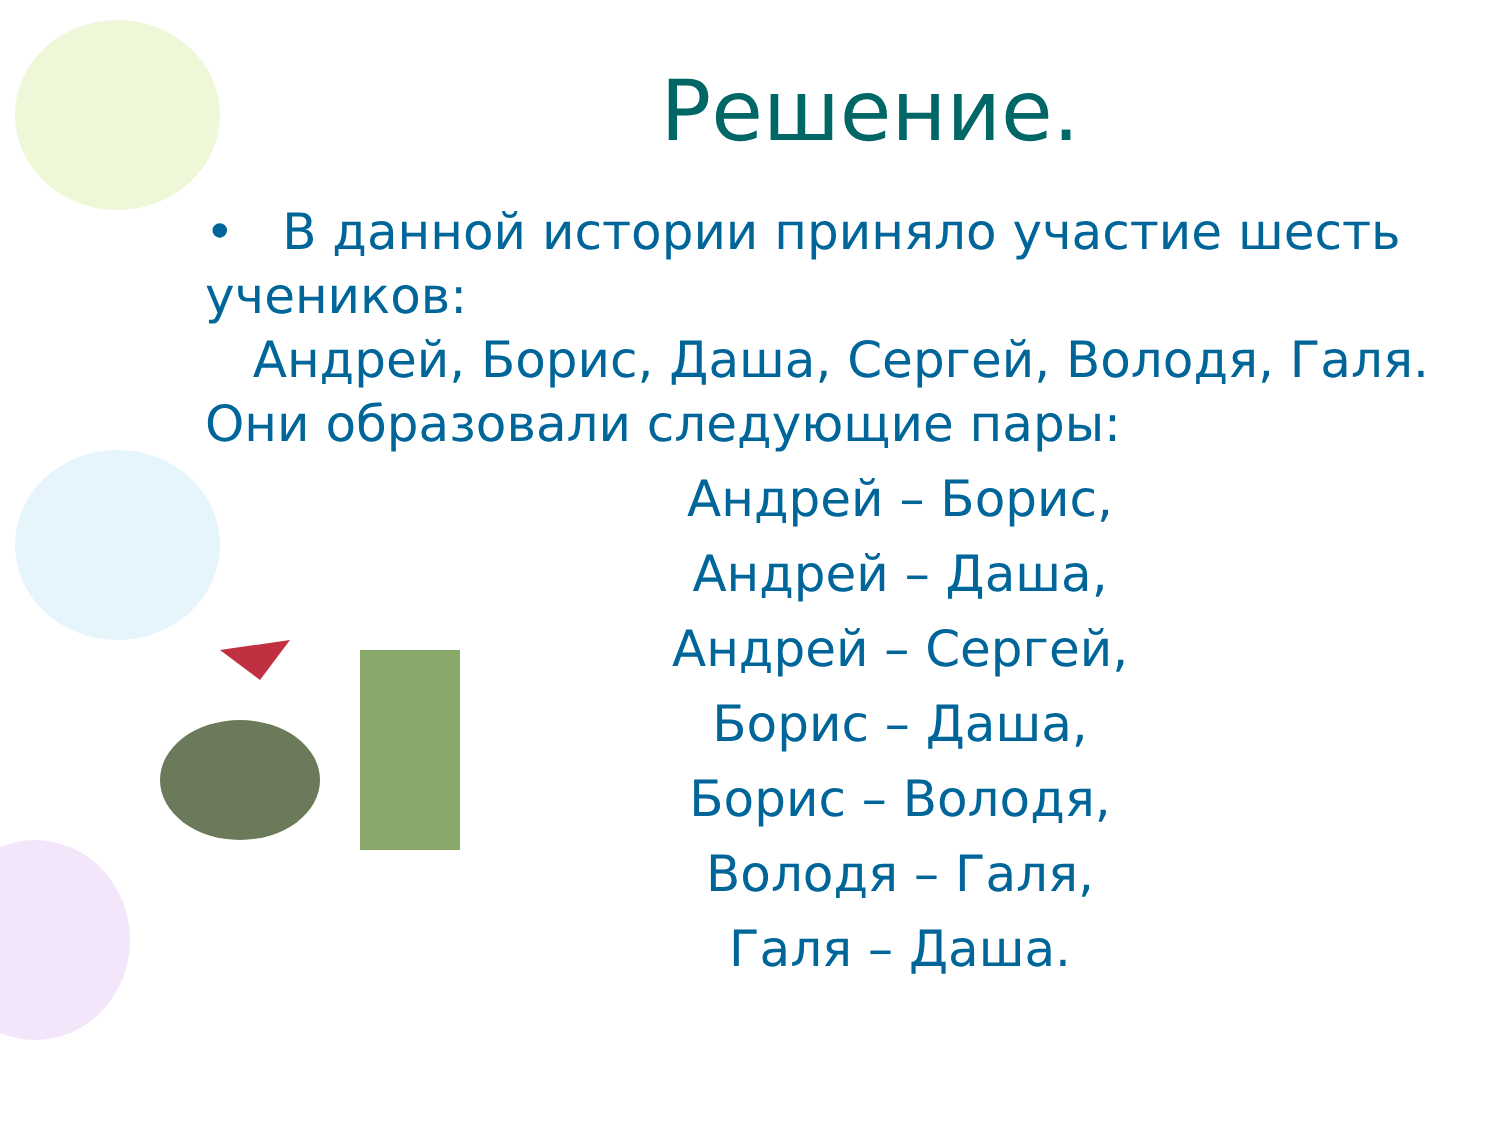Решение.
• В данной истории приняло участие шесть учеников:
Андрей, Борис, Даша, Сергей, Володя, Галя. Они образовали следующие пары:
Андрей – Борис,
Андрей – Даша,
Андрей – Сергей,
Борис – Даша,
Борис – Володя,
Володя – Галя,
Галя – Даша.